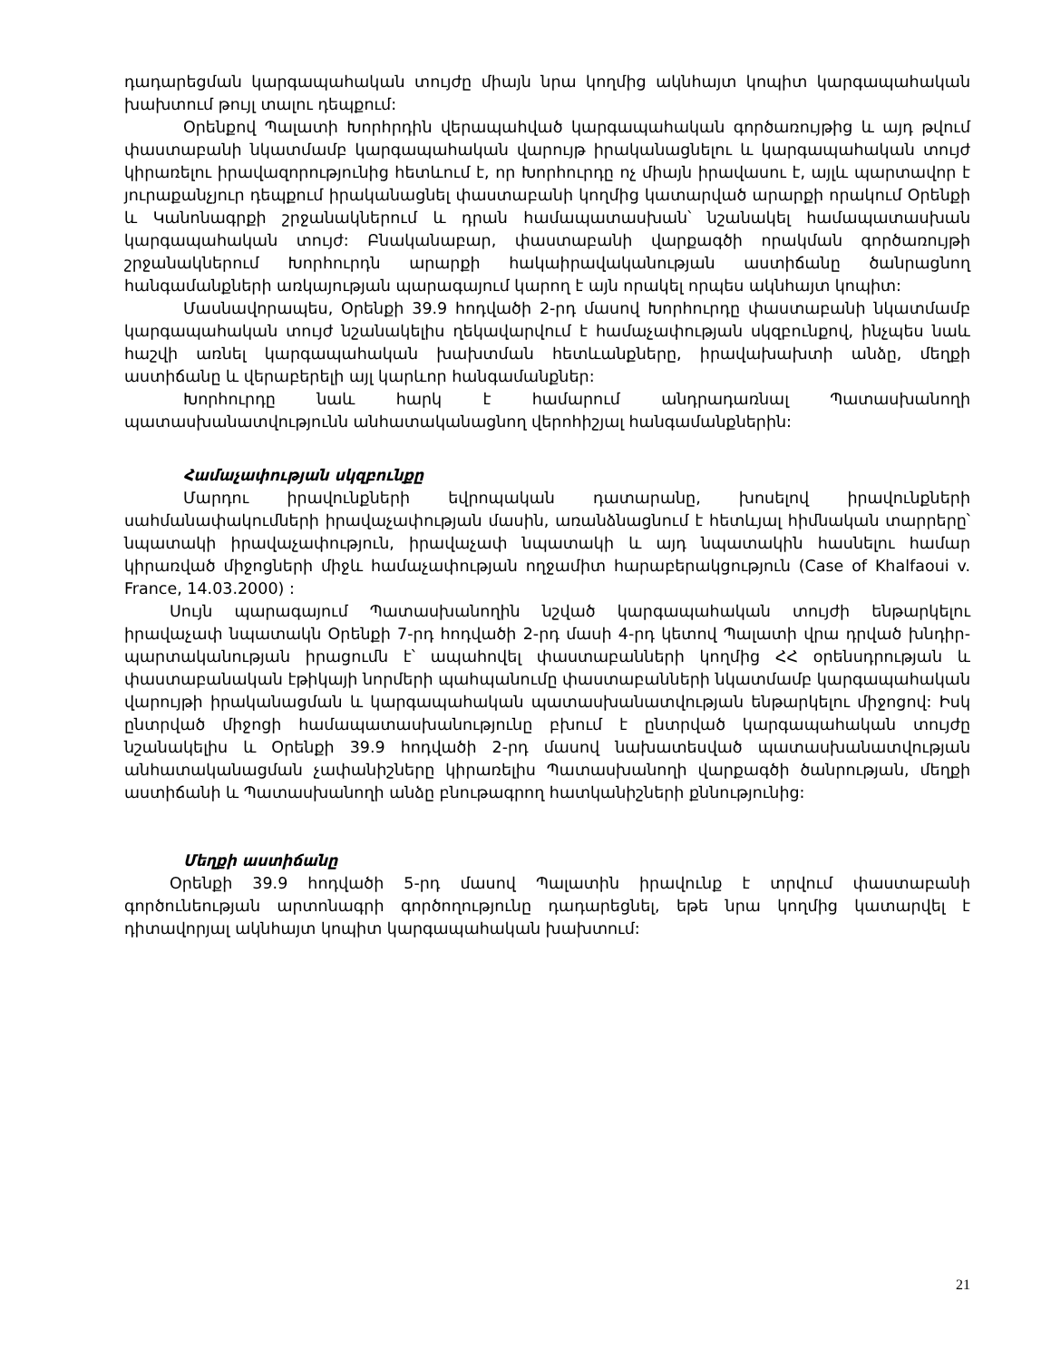դադարեցման կարգապահական տույժը միայն նրա կողմից ակնհայտ կոպիտ կարգապահական խախտում թույլ տալու դեպքում:
Օրենքով Պալատի Խորհրդին վերապահված կարգապահական գործառույթից և այդ թվում փաստաբանի նկատմամբ կարգապահական վարույթ իրականացնելու և կարգապահական տույժ կիրառելու իրավազորությունից հետևում է, որ Խորհուրդը ոչ միայն իրավասու է, այլև պարտավոր է յուրաքանչյուր դեպքում իրականացնել փաստաբանի կողմից կատարված արարքի որակում Օրենքի և Կանոնագրքի շրջանակներում և դրան համապատասխան՝ նշանակել համապատասխան կարգապահական տույժ: Բնականաբար, փաստաբանի վարքագծի որակման գործառույթի շրջանակներում Խորհուրդն արարքի հակաիրավականության աստիճանը ծանրացնող հանգամանքների առկայության պարագայում կարող է այն որակել որպես ակնհայտ կոպիտ:
Մասնավորապես, Օրենքի 39.9 հոդվածի 2-րդ մասով Խորհուրդը փաստաբանի նկատմամբ կարգապահական տույժ նշանակելիս ղեկավարվում է համաչափության սկզբունքով, ինչպես նաև հաշվի առնել կարգապահական խախտման հետևանքները, իրավախախտի անձը, մեղքի աստիճանը և վերաբերելի այլ կարևոր հանգամանքներ:
Խորհուրդը նաև հարկ է համարում անդրադառնալ Պատասխանողի պատասխանատվությունն անհատականացնող վերոհիշյալ հանգամանքներին:
Համաչափության սկզբունքը
Մարդու իրավունքների եվրոպական դատարանը, խոսելով իրավունքների սահմանափակումների իրավաչափության մասին, առանձնացնում է հետևյալ հիմնական տարրերը՝ նպատակի իրավաչափություն, իրավաչափ նպատակի և այդ նպատակին հասնելու համար կիրառված միջոցների միջև համաչափության ողջամիտ հարաբերակցություն (Case of Khalfaoui v. France, 14.03.2000) :
Սույն պարագայում Պատասխանողին նշված կարգապահական տույժի ենթարկելու իրավաչափ նպատակն Օրենքի 7-րդ հոդվածի 2-րդ մասի 4-րդ կետով Պալատի վրա դրված խնդիր-պարտականության իրացումն է՝ ապահովել փաստաբանների կողմից ՀՀ օրենսդրության և փաստաբանական էթիկայի նորմերի պահպանումը փաստաբանների նկատմամբ կարգապահական վարույթի իրականացման և կարգապահական պատասխանատվության ենթարկելու միջոցով: Իսկ ընտրված միջոցի համապատասխանությունը բխում է ընտրված կարգապահական տույժը նշանակելիս և Օրենքի 39.9 հոդվածի 2-րդ մասով նախատեսված պատասխանատվության անհատականացման չափանիշները կիրառելիս Պատասխանողի վարքագծի ծանրության, մեղքի աստիճանի և Պատասխանողի անձը բնութագրող հատկանիշների քննությունից:
Մեղքի աստիճանը
Օրենքի 39.9 հոդվածի 5-րդ մասով Պալատին իրավունք է տրվում փաստաբանի գործունեության արտոնագրի գործողությունը դադարեցնել, եթե նրա կողմից կատարվել է դիտավորյալ ակնհայտ կոպիտ կարգապահական խախտում:
21